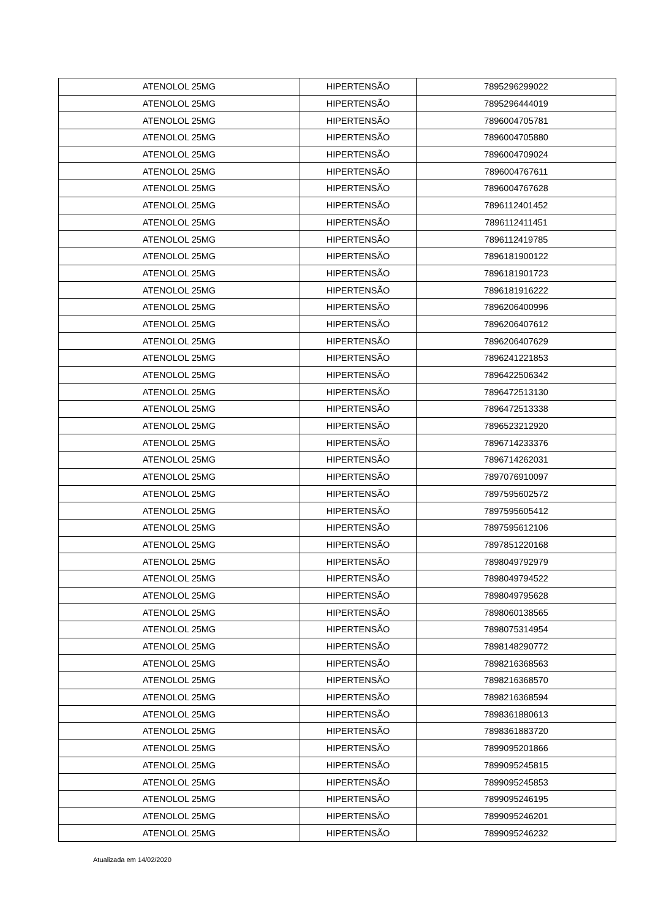| ATENOLOL 25MG | HIPERTENSÃO | 7895296299022 |
| ATENOLOL 25MG | HIPERTENSÃO | 7895296444019 |
| ATENOLOL 25MG | HIPERTENSÃO | 7896004705781 |
| ATENOLOL 25MG | HIPERTENSÃO | 7896004705880 |
| ATENOLOL 25MG | HIPERTENSÃO | 7896004709024 |
| ATENOLOL 25MG | HIPERTENSÃO | 7896004767611 |
| ATENOLOL 25MG | HIPERTENSÃO | 7896004767628 |
| ATENOLOL 25MG | HIPERTENSÃO | 7896112401452 |
| ATENOLOL 25MG | HIPERTENSÃO | 7896112411451 |
| ATENOLOL 25MG | HIPERTENSÃO | 7896112419785 |
| ATENOLOL 25MG | HIPERTENSÃO | 7896181900122 |
| ATENOLOL 25MG | HIPERTENSÃO | 7896181901723 |
| ATENOLOL 25MG | HIPERTENSÃO | 7896181916222 |
| ATENOLOL 25MG | HIPERTENSÃO | 7896206400996 |
| ATENOLOL 25MG | HIPERTENSÃO | 7896206407612 |
| ATENOLOL 25MG | HIPERTENSÃO | 7896206407629 |
| ATENOLOL 25MG | HIPERTENSÃO | 7896241221853 |
| ATENOLOL 25MG | HIPERTENSÃO | 7896422506342 |
| ATENOLOL 25MG | HIPERTENSÃO | 7896472513130 |
| ATENOLOL 25MG | HIPERTENSÃO | 7896472513338 |
| ATENOLOL 25MG | HIPERTENSÃO | 7896523212920 |
| ATENOLOL 25MG | HIPERTENSÃO | 7896714233376 |
| ATENOLOL 25MG | HIPERTENSÃO | 7896714262031 |
| ATENOLOL 25MG | HIPERTENSÃO | 7897076910097 |
| ATENOLOL 25MG | HIPERTENSÃO | 7897595602572 |
| ATENOLOL 25MG | HIPERTENSÃO | 7897595605412 |
| ATENOLOL 25MG | HIPERTENSÃO | 7897595612106 |
| ATENOLOL 25MG | HIPERTENSÃO | 7897851220168 |
| ATENOLOL 25MG | HIPERTENSÃO | 7898049792979 |
| ATENOLOL 25MG | HIPERTENSÃO | 7898049794522 |
| ATENOLOL 25MG | HIPERTENSÃO | 7898049795628 |
| ATENOLOL 25MG | HIPERTENSÃO | 7898060138565 |
| ATENOLOL 25MG | HIPERTENSÃO | 7898075314954 |
| ATENOLOL 25MG | HIPERTENSÃO | 7898148290772 |
| ATENOLOL 25MG | HIPERTENSÃO | 7898216368563 |
| ATENOLOL 25MG | HIPERTENSÃO | 7898216368570 |
| ATENOLOL 25MG | HIPERTENSÃO | 7898216368594 |
| ATENOLOL 25MG | HIPERTENSÃO | 7898361880613 |
| ATENOLOL 25MG | HIPERTENSÃO | 7898361883720 |
| ATENOLOL 25MG | HIPERTENSÃO | 7899095201866 |
| ATENOLOL 25MG | HIPERTENSÃO | 7899095245815 |
| ATENOLOL 25MG | HIPERTENSÃO | 7899095245853 |
| ATENOLOL 25MG | HIPERTENSÃO | 7899095246195 |
| ATENOLOL 25MG | HIPERTENSÃO | 7899095246201 |
| ATENOLOL 25MG | HIPERTENSÃO | 7899095246232 |
Atualizada em 14/02/2020